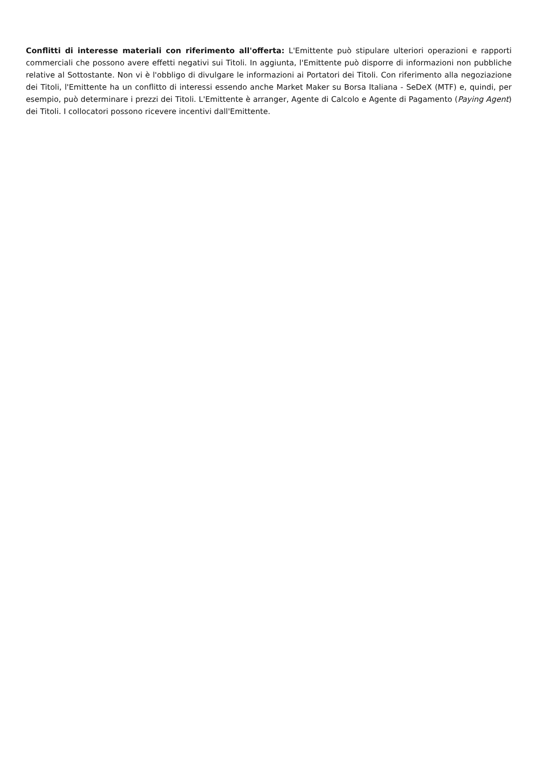Conflitti di interesse materiali con riferimento all'offerta: L'Emittente può stipulare ulteriori operazioni e rapporti commerciali che possono avere effetti negativi sui Titoli. In aggiunta, l'Emittente può disporre di informazioni non pubbliche relative al Sottostante. Non vi è l'obbligo di divulgare le informazioni ai Portatori dei Titoli. Con riferimento alla negoziazione dei Titoli, l'Emittente ha un conflitto di interessi essendo anche Market Maker su Borsa Italiana - SeDeX (MTF) e, quindi, per esempio, può determinare i prezzi dei Titoli. L'Emittente è arranger, Agente di Calcolo e Agente di Pagamento (Paying Agent) dei Titoli. I collocatori possono ricevere incentivi dall'Emittente.